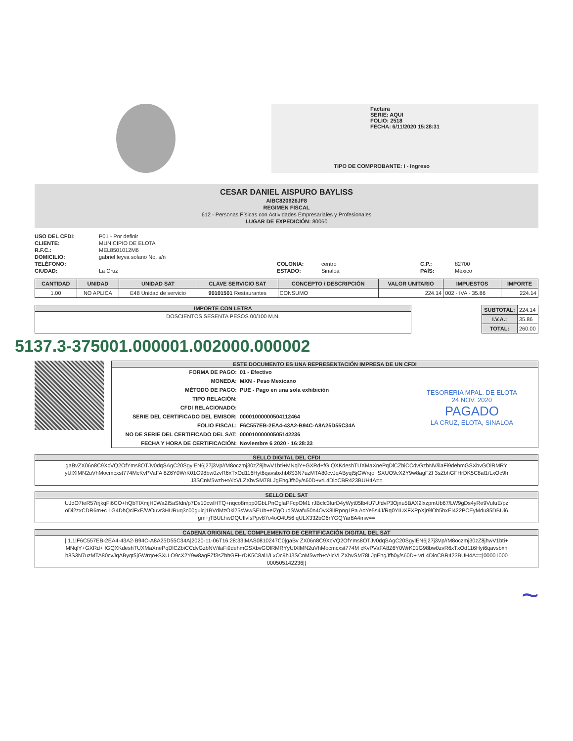Factura
SERIE: AQUI
FOLIO: 2518
FECHA: 6/11/2020 15:28:31
TIPO DE COMPROBANTE: I - Ingreso
CESAR DANIEL AISPURO BAYLISS
AIBC820926JF8
REGIMEN FISCAL
612 - Personas Físicas con Actividades Empresariales y Profesionales
LUGAR DE EXPEDICIÓN: 80060
USO DEL CFDI: P01 - Por definir CLIENTE: MUNICIPIO DE ELOTA R.F.C.: MEL8501012M6 DOMICILIO: gabriel leyva solano No. s/n TELÉFONO: COLONIA: centro C.P.: 82700 CIUDAD: La Cruz ESTADO: Sinaloa PAÍS: México
| CANTIDAD | UNIDAD | UNIDAD SAT | CLAVE SERVICIO SAT | CONCEPTO / DESCRIPCIÓN | VALOR UNITARIO | IMPUESTOS | IMPORTE |
| --- | --- | --- | --- | --- | --- | --- | --- |
| 1.00 | NO APLICA | E48 Unidad de servicio | 90101501 Restaurantes | CONSUMO | 224.14 | 002 - IVA - 35.86 | 224.14 |
IMPORTE CON LETRA
DOSCIENTOS SESENTA PESOS 00/100 M.N.
| SUBTOTAL: | 224.14 |
| I.V.A.: | 35.86 |
| TOTAL: | 260.00 |
5137.3-375001.000001.002000.000002
ESTE DOCUMENTO ES UNA REPRESENTACIÓN IMPRESA DE UN CFDI
| FORMA DE PAGO: | 01 - Efectivo | TESORERIA MPAL. DE ELOTA 24 NOV. 2020 PAGADO LA CRUZ, ELOTA, SINALOA |
| MONEDA: | MXN - Peso Mexicano | |
| MÉTODO DE PAGO: | PUE - Pago en una sola exhibición | |
| TIPO RELACIÓN: | | |
| CFDI RELACIONADO: | | |
| SERIE DEL CERTIFICADO DEL EMISOR: | 00001000000504112464 | |
| FOLIO FISCAL: | F6C557EB-2EA4-43A2-B94C-A8A25D55C34A | |
| NO DE SERIE DEL CERTIFICADO DEL SAT: | 00001000000505142236 | |
| FECHA Y HORA DE CERTIFICACIÓN: | Noviembre 6 2020 - 16:28:33 | |
SELLO DIGITAL DEL CFDI
gaBvZX06n8C9XcVQ2OfYms8OTJv0dqSAgC20SgylEN6j27j3Vp//M8oczmj30zZ8jhwV1bti+MNqlY+GXRd+fG QXKdeshTUXMaXnePqDlCZbiCCdvGzbNV/ilaFi9dehmGSXbvGOlRMRYyUlXlMN2uVhMocmcxst774McKvPVaFA 8Z6Y0WrK01G98bw0zvR6xTxOd116Hyt6qavsbxhb8S3N7uzMTA80cvJqAByqt5jGWrqo+SXUO9cX2Y9w8agFZf 3sZbhGFHrDK5C8al1/LxOc9hJ3SCnM5wzh+tAlcVLZXbvSM78LJgEhgJfh0y/s60D+vrL4DioCBR423BUH4A==
SELLO DEL SAT
UJdO7teR57irjkqFi6CO+hQbTIXmjH0Wa2I5aSfdn/p7Ds10cwlHTQ+nqco8mpp0GbLPnOglaPFcpOM1 rJBclc3furD4yWyt05lb4U7UfdvP3Ojnu5BAX2lxzpmUb67/LW9gDs4yRe9VufuE/pzoDi2zxCDR6m+c LG4DhQclFxE/WOuvr3HURuq3c00guicj1BVdMzOki25sWwSEUb+elZgOudSWafu50n4OvX8lIRpng1Pa AoYe5s4J/Rq0YIUXFXPpXjr9lOb5bxEl422PCEyMdu85DBUi6gm+jTBULhwDQUflvfsPpv87o4oO4U56 qULX332bO6rYGQYar8A4mw==
CADENA ORIGINAL DEL COMPLEMENTO DE CERTIFICACIÓN DIGITAL DEL SAT
||1.1|F6C557EB-2EA4-43A2-B94C-A8A25D55C34A|2020-11-06T16:28:33|MAS0810247C0|gaBv ZX06n8C9XcVQ2OfYms8OTJv0dqSAgC20SgylEN6j27j3Vp//M8oczmj30zZ8jhwV1bti+MNqlY+GXRd+ fGQXKdeshTUXMaXnePqDlCZbiCCdvGzbNV/ilaFi9dehmGSXbvGOlRMRYyUlXlMN2uVhMocmcxst774M cKvPVaFA8Z6Y0WrK01G98bw0zvR6xTxOd116Hyt6qavsbxhb8S3N7uzMTA80cvJqAByqt5jGWrqo+SXU O9cX2Y9w8agFZf3sZbhGFHrDK5C8al1/LxOc9hJ3SCnM5wzh+tAlcVLZXbvSM78LJgEhgJfh0y/s60D+ vrL4DioCBR423BUH4A==|00001000000505142236||
~